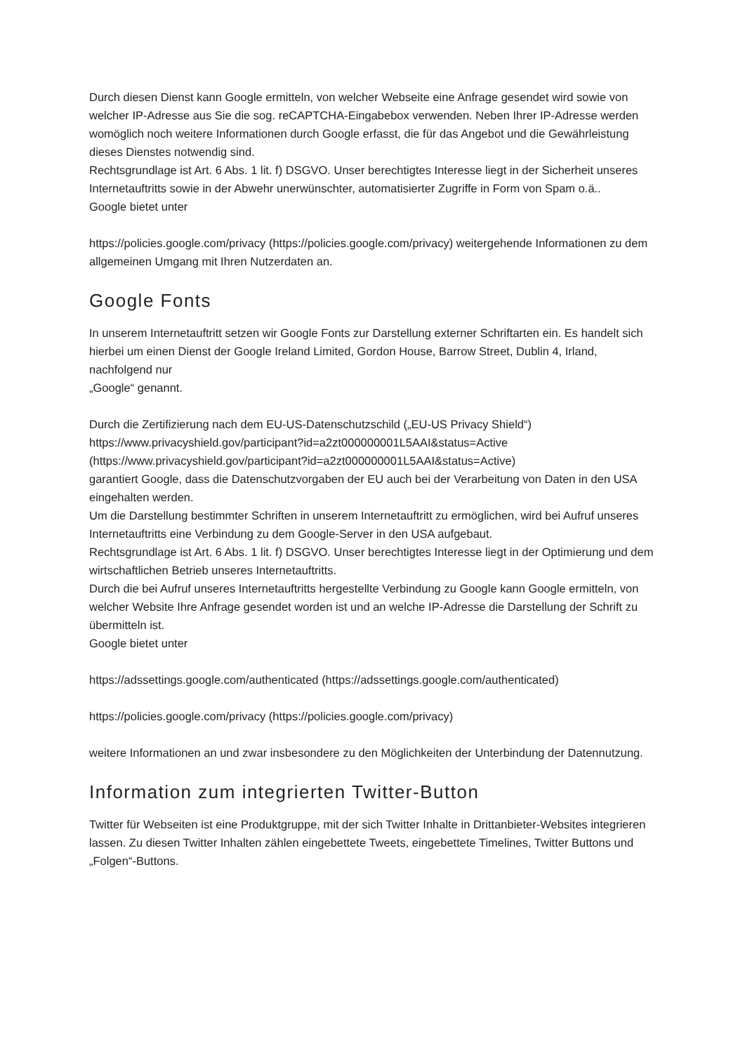Durch diesen Dienst kann Google ermitteln, von welcher Webseite eine Anfrage gesendet wird sowie von welcher IP-Adresse aus Sie die sog. reCAPTCHA-Eingabebox verwenden. Neben Ihrer IP-Adresse werden womöglich noch weitere Informationen durch Google erfasst, die für das Angebot und die Gewährleistung dieses Dienstes notwendig sind.
Rechtsgrundlage ist Art. 6 Abs. 1 lit. f) DSGVO. Unser berechtigtes Interesse liegt in der Sicherheit unseres Internetauftritts sowie in der Abwehr unerwünschter, automatisierter Zugriffe in Form von Spam o.ä..
Google bietet unter
https://policies.google.com/privacy (https://policies.google.com/privacy) weitergehende Informationen zu dem allgemeinen Umgang mit Ihren Nutzerdaten an.
Google Fonts
In unserem Internetauftritt setzen wir Google Fonts zur Darstellung externer Schriftarten ein. Es handelt sich hierbei um einen Dienst der Google Ireland Limited, Gordon House, Barrow Street, Dublin 4, Irland, nachfolgend nur
„Google“ genannt.
Durch die Zertifizierung nach dem EU-US-Datenschutzschild („EU-US Privacy Shield“)
https://www.privacyshield.gov/participant?id=a2zt000000001L5AAI&status=Active
(https://www.privacyshield.gov/participant?id=a2zt000000001L5AAI&status=Active)
garantiert Google, dass die Datenschutzvorgaben der EU auch bei der Verarbeitung von Daten in den USA eingehalten werden.
Um die Darstellung bestimmter Schriften in unserem Internetauftritt zu ermöglichen, wird bei Aufruf unseres Internetauftritts eine Verbindung zu dem Google-Server in den USA aufgebaut.
Rechtsgrundlage ist Art. 6 Abs. 1 lit. f) DSGVO. Unser berechtigtes Interesse liegt in der Optimierung und dem wirtschaftlichen Betrieb unseres Internetauftritts.
Durch die bei Aufruf unseres Internetauftritts hergestellte Verbindung zu Google kann Google ermitteln, von welcher Website Ihre Anfrage gesendet worden ist und an welche IP-Adresse die Darstellung der Schrift zu übermitteln ist.
Google bietet unter
https://adssettings.google.com/authenticated (https://adssettings.google.com/authenticated)
https://policies.google.com/privacy (https://policies.google.com/privacy)
weitere Informationen an und zwar insbesondere zu den Möglichkeiten der Unterbindung der Datennutzung.
Information zum integrierten Twitter-Button
Twitter für Webseiten ist eine Produktgruppe, mit der sich Twitter Inhalte in Drittanbieter-Websites integrieren lassen. Zu diesen Twitter Inhalten zählen eingebettete Tweets, eingebettete Timelines, Twitter Buttons und „Folgen“-Buttons.